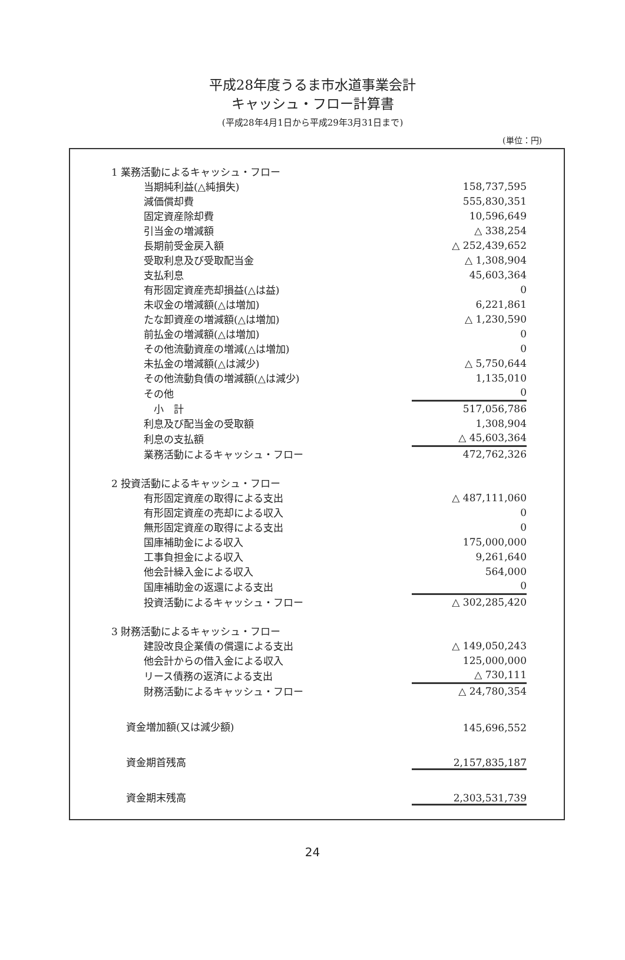平成28年度うるま市水道事業会計
キャッシュ・フロー計算書
(平成28年4月1日から平成29年3月31日まで)
(単位：円)
| 1 業務活動によるキャッシュ・フロー | |
| 当期純利益(△純損失) | 158,737,595 |
| 減価償却費 | 555,830,351 |
| 固定資産除却費 | 10,596,649 |
| 引当金の増減額 | △ 338,254 |
| 長期前受金戻入額 | △ 252,439,652 |
| 受取利息及び受取配当金 | △ 1,308,904 |
| 支払利息 | 45,603,364 |
| 有形固定資産売却損益(△は益) | 0 |
| 未収金の増減額(△は増加) | 6,221,861 |
| たな卸資産の増減額(△は増加) | △ 1,230,590 |
| 前払金の増減額(△は増加) | 0 |
| その他流動資産の増減(△は増加) | 0 |
| 未払金の増減額(△は減少) | △ 5,750,644 |
| その他流動負債の増減額(△は減少) | 1,135,010 |
| その他 | 0 |
| 小 計 | 517,056,786 |
| 利息及び配当金の受取額 | 1,308,904 |
| 利息の支払額 | △ 45,603,364 |
| 業務活動によるキャッシュ・フロー | 472,762,326 |
| 2 投資活動によるキャッシュ・フロー | |
| 有形固定資産の取得による支出 | △ 487,111,060 |
| 有形固定資産の売却による収入 | 0 |
| 無形固定資産の取得による支出 | 0 |
| 国庫補助金による収入 | 175,000,000 |
| 工事負担金による収入 | 9,261,640 |
| 他会計繰入金による収入 | 564,000 |
| 国庫補助金の返還による支出 | 0 |
| 投資活動によるキャッシュ・フロー | △ 302,285,420 |
| 3 財務活動によるキャッシュ・フロー | |
| 建設改良企業債の償還による支出 | △ 149,050,243 |
| 他会計からの借入金による収入 | 125,000,000 |
| リース債務の返済による支出 | △ 730,111 |
| 財務活動によるキャッシュ・フロー | △ 24,780,354 |
| 資金増加額(又は減少額) | 145,696,552 |
| 資金期首残高 | 2,157,835,187 |
| 資金期末残高 | 2,303,531,739 |
24